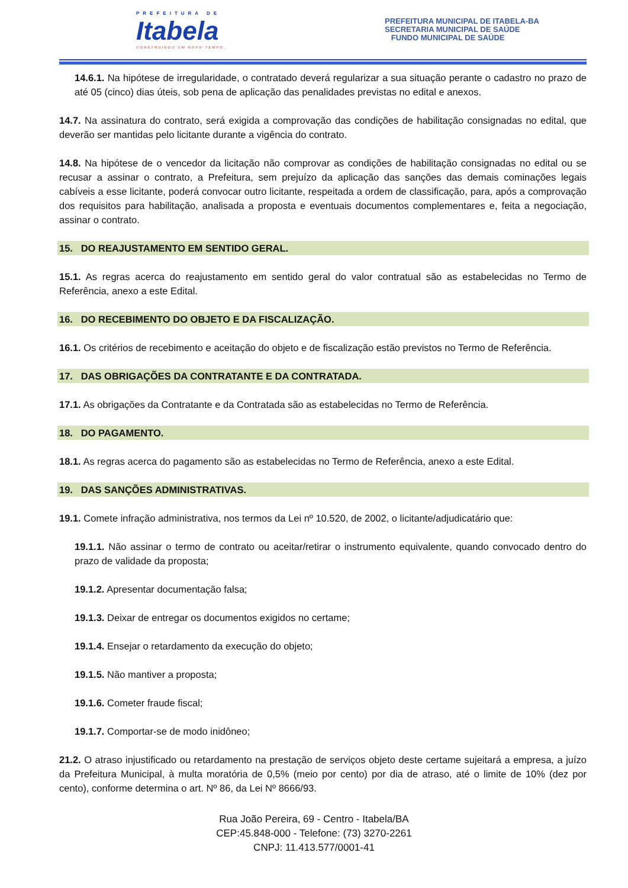PREFEITURA DE
Itabela
CONSTRUINDO UM NOVO TEMPO.
PREFEITURA MUNICIPAL DE ITABELA-BA
SECRETARIA MUNICIPAL DE SAÚDE
FUNDO MUNICIPAL DE SAÚDE
14.6.1. Na hipótese de irregularidade, o contratado deverá regularizar a sua situação perante o cadastro no prazo de até 05 (cinco) dias úteis, sob pena de aplicação das penalidades previstas no edital e anexos.
14.7. Na assinatura do contrato, será exigida a comprovação das condições de habilitação consignadas no edital, que deverão ser mantidas pelo licitante durante a vigência do contrato.
14.8. Na hipótese de o vencedor da licitação não comprovar as condições de habilitação consignadas no edital ou se recusar a assinar o contrato, a Prefeitura, sem prejuízo da aplicação das sanções das demais cominações legais cabíveis a esse licitante, poderá convocar outro licitante, respeitada a ordem de classificação, para, após a comprovação dos requisitos para habilitação, analisada a proposta e eventuais documentos complementares e, feita a negociação, assinar o contrato.
15. DO REAJUSTAMENTO EM SENTIDO GERAL.
15.1. As regras acerca do reajustamento em sentido geral do valor contratual são as estabelecidas no Termo de Referência, anexo a este Edital.
16. DO RECEBIMENTO DO OBJETO E DA FISCALIZAÇÃO.
16.1. Os critérios de recebimento e aceitação do objeto e de fiscalização estão previstos no Termo de Referência.
17. DAS OBRIGAÇÕES DA CONTRATANTE E DA CONTRATADA.
17.1. As obrigações da Contratante e da Contratada são as estabelecidas no Termo de Referência.
18. DO PAGAMENTO.
18.1. As regras acerca do pagamento são as estabelecidas no Termo de Referência, anexo a este Edital.
19. DAS SANÇÕES ADMINISTRATIVAS.
19.1. Comete infração administrativa, nos termos da Lei nº 10.520, de 2002, o licitante/adjudicatário que:
19.1.1. Não assinar o termo de contrato ou aceitar/retirar o instrumento equivalente, quando convocado dentro do prazo de validade da proposta;
19.1.2. Apresentar documentação falsa;
19.1.3. Deixar de entregar os documentos exigidos no certame;
19.1.4. Ensejar o retardamento da execução do objeto;
19.1.5. Não mantiver a proposta;
19.1.6. Cometer fraude fiscal;
19.1.7. Comportar-se de modo inidôneo;
21.2. O atraso injustificado ou retardamento na prestação de serviços objeto deste certame sujeitará a empresa, a juízo da Prefeitura Municipal, à multa moratória de 0,5% (meio por cento) por dia de atraso, até o limite de 10% (dez por cento), conforme determina o art. Nº 86, da Lei Nº 8666/93.
Rua João Pereira, 69 - Centro - Itabela/BA
CEP:45.848-000 - Telefone: (73) 3270-2261
CNPJ: 11.413.577/0001-41